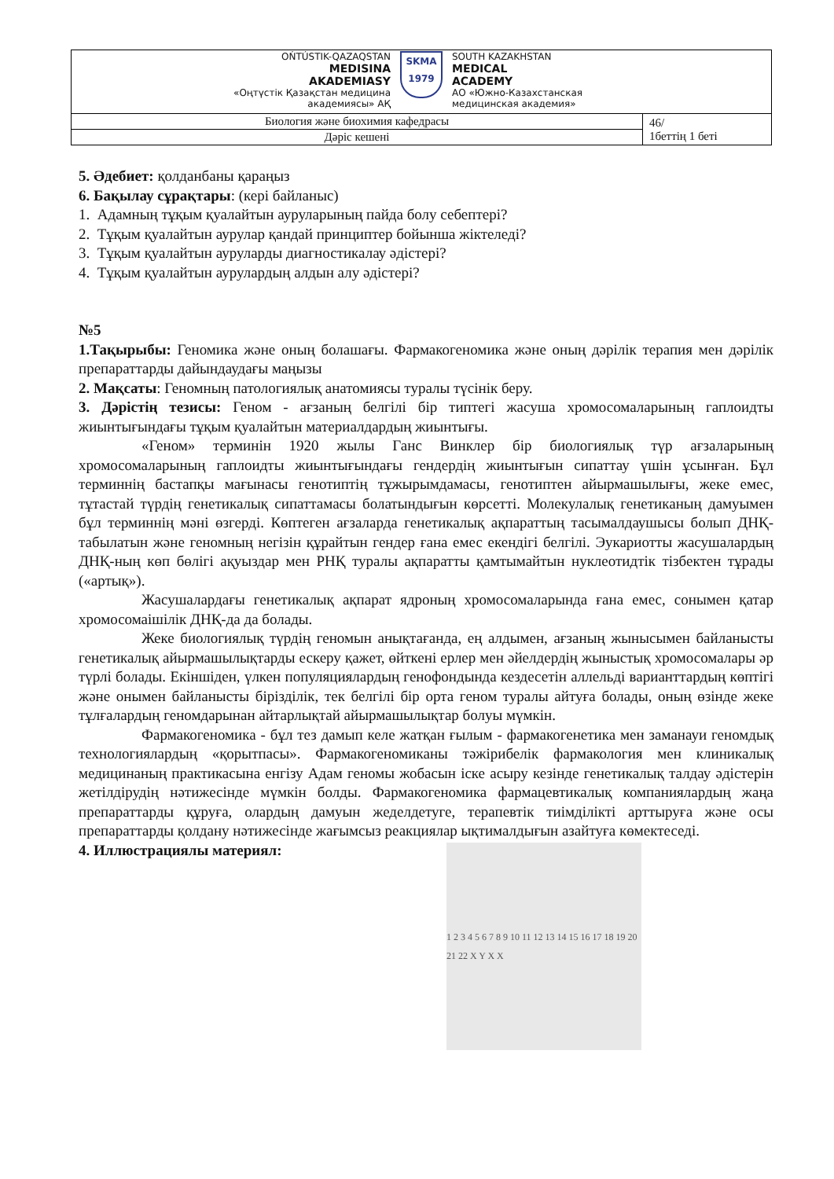| OŃTÚSTIK-QAZAQSTAN MEDISINA AKADEMIASY «Оңтүстік Қазақстан медицина академиясы» АҚ SKMA 1979 SOUTH KAZAKHSTAN MEDICAL ACADEMY АО «Южно-Казахстанская медицинская академия» | |
| Биология және биохимия кафедрасы | 46/ 1беттің 1 беті |
| Дәріс кешені | |
5. Әдебиет: қолданбаны қараңыз
6. Бақылау сұрақтары: (кері байланыс)
1. Адамның тұқым қуалайтын ауруларының пайда болу себептері?
2. Тұқым қуалайтын аурулар қандай принциптер бойынша жіктеледі?
3. Тұқым қуалайтын ауруларды диагностикалау әдістері?
4. Тұқым қуалайтын аурулардың алдын алу әдістері?
№5
1.Тақырыбы: Геномика және оның болашағы. Фармакогеномика және оның дәрілік терапия мен дәрілік препараттарды дайындаудағы маңызы
2. Мақсаты: Геномның патологиялық анатомиясы туралы түсінік беру.
3. Дәрістің тезисы: Геном - ағзаның белгілі бір типтегі жасуша хромосомаларының гаплоидты жиынтығындағы тұқым қуалайтын материалдардың жиынтығы.
«Геном» терминін 1920 жылы Ганс Винклер бір биологиялық түр ағзаларының хромосомаларының гаплоидты жиынтығындағы гендердің жиынтығын сипаттау үшін ұсынған. Бұл терминнің бастапқы мағынасы генотиптің тұжырымдамасы, генотиптен айырмашылығы, жеке емес, тұтастай түрдің генетикалық сипаттамасы болатындығын көрсетті. Молекулалық генетиканың дамуымен бұл терминнің мәні өзгерді. Көптеген ағзаларда генетикалық ақпараттың тасымалдаушысы болып ДНҚ-табылатын және геномның негізін құрайтын гендер ғана емес екендігі белгілі. Эукариотты жасушалардың ДНҚ-ның көп бөлігі ақуыздар мен РНҚ туралы ақпаратты қамтымайтын нуклеотидтік тізбектен тұрады («артық»).
Жасушалардағы генетикалық ақпарат ядроның хромосомаларында ғана емес, сонымен қатар хромосомаішілік ДНҚ-да да болады.
Жеке биологиялық түрдің геномын анықтағанда, ең алдымен, ағзаның жынысымен байланысты генетикалық айырмашылықтарды ескеру қажет, өйткені ерлер мен әйелдердің жыныстық хромосомалары әр түрлі болады. Екіншіден, үлкен популяциялардың генофондында кездесетін аллельді варианттардың көптігі және онымен байланысты бірізділік, тек белгілі бір орта геном туралы айтуға болады, оның өзінде жеке тұлғалардың геномдарынан айтарлықтай айырмашылықтар болуы мүмкін.
Фармакогеномика - бұл тез дамып келе жатқан ғылым - фармакогенетика мен заманауи геномдық технологиялардың «қорытпасы». Фармакогеномиканы тәжірибелік фармакология мен клиникалық медицинаның практикасына енгізу Адам геномы жобасын іске асыру кезінде генетикалық талдау әдістерін жетілдірудің нәтижесінде мүмкін болды. Фармакогеномика фармацевтикалық компаниялардың жаңа препараттарды құруға, олардың дамуын жеделдетуге, терапевтік тиімділікті арттыруға және осы препараттарды қолдану нәтижесінде жағымсыз реакциялар ықтималдығын азайтуға көмектеседі.
4. Иллюстрациялы материял:
1 2 3 4 5 6 7 8 9 10 11 12 13 14 15 16 17 18 19 20 21 22 X Y X X